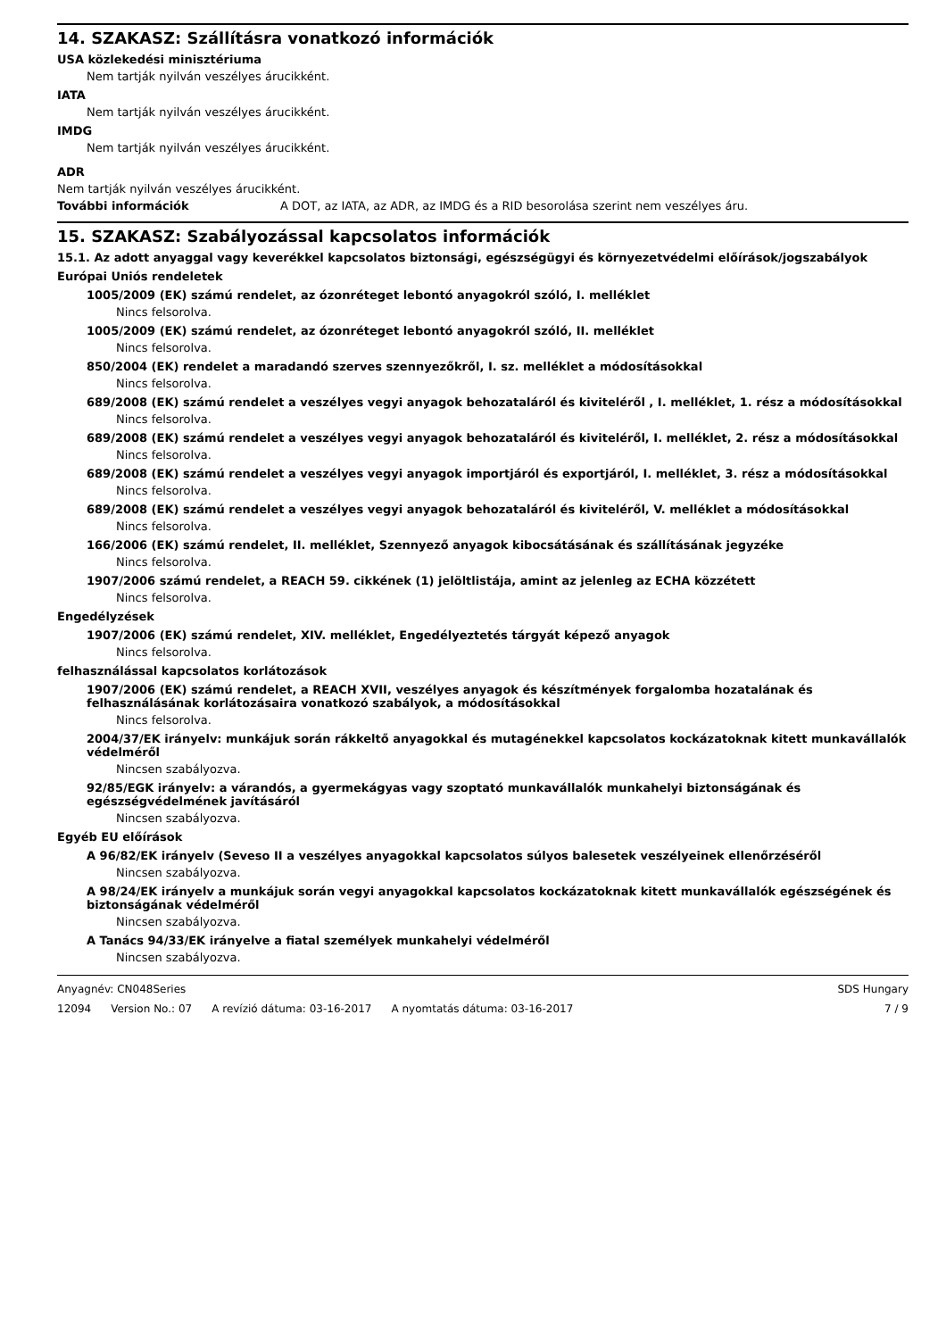14. SZAKASZ: Szállításra vonatkozó információk
USA közlekedési minisztériuma
Nem tartják nyilván veszélyes árucikként.
IATA
Nem tartják nyilván veszélyes árucikként.
IMDG
Nem tartják nyilván veszélyes árucikként.
ADR
Nem tartják nyilván veszélyes árucikként.
További információk A DOT, az IATA, az ADR, az IMDG és a RID besorolása szerint nem veszélyes áru.
15. SZAKASZ: Szabályozással kapcsolatos információk
15.1. Az adott anyaggal vagy keverékkel kapcsolatos biztonsági, egészségügyi és környezetvédelmi előírások/jogszabályok
Európai Uniós rendeletek
1005/2009 (EK) számú rendelet, az ózonréteget lebontó anyagokról szóló, I. melléklet
Nincs felsorolva.
1005/2009 (EK) számú rendelet, az ózonréteget lebontó anyagokról szóló, II. melléklet
Nincs felsorolva.
850/2004 (EK) rendelet a maradandó szerves szennyezőkről, I. sz. melléklet a módosításokkal
Nincs felsorolva.
689/2008 (EK) számú rendelet a veszélyes vegyi anyagok behozataláról és kiviteléről , I. melléklet, 1. rész a módosításokkal
Nincs felsorolva.
689/2008 (EK) számú rendelet a veszélyes vegyi anyagok behozataláról és kiviteléről, I. melléklet, 2. rész a módosításokkal
Nincs felsorolva.
689/2008 (EK) számú rendelet a veszélyes vegyi anyagok importjáról és exportjáról, I. melléklet, 3. rész a módosításokkal
Nincs felsorolva.
689/2008 (EK) számú rendelet a veszélyes vegyi anyagok behozataláról és kiviteléről, V. melléklet a módosításokkal
Nincs felsorolva.
166/2006 (EK) számú rendelet, II. melléklet, Szennyező anyagok kibocsátásának és szállításának jegyzéke
Nincs felsorolva.
1907/2006 számú rendelet, a REACH 59. cikkének (1) jelöltlistája, amint az jelenleg az ECHA közzétett
Nincs felsorolva.
Engedélyzések
1907/2006 (EK) számú rendelet, XIV. melléklet, Engedélyeztetés tárgyát képező anyagok
Nincs felsorolva.
felhasználással kapcsolatos korlátozások
1907/2006 (EK) számú rendelet, a REACH XVII, veszélyes anyagok és készítmények forgalomba hozatalának és felhasználásának korlátozásaira vonatkozó szabályok, a módosításokkal
Nincs felsorolva.
2004/37/EK irányelv: munkájuk során rákkeltő anyagokkal és mutagénekkel kapcsolatos kockázatoknak kitett munkavállalók védelméről
Nincsen szabályozva.
92/85/EGK irányelv: a várandós, a gyermekágyas vagy szoptató munkavállalók munkahelyi biztonságának és egészségvédelmének javításáról
Nincsen szabályozva.
Egyéb EU előírások
A 96/82/EK irányelv (Seveso II a veszélyes anyagokkal kapcsolatos súlyos balesetek veszélyeinek ellenőrzéséről
Nincsen szabályozva.
A 98/24/EK irányelv a munkájuk során vegyi anyagokkal kapcsolatos kockázatoknak kitett munkavállalók egészségének és biztonságának védelméről
Nincsen szabályozva.
A Tanács 94/33/EK irányelve a fiatal személyek munkahelyi védelméről
Nincsen szabályozva.
Anyagnév: CN048Series SDS Hungary
12094 Version No.: 07 A revízió dátuma: 03-16-2017 A nyomtatás dátuma: 03-16-2017
7 / 9